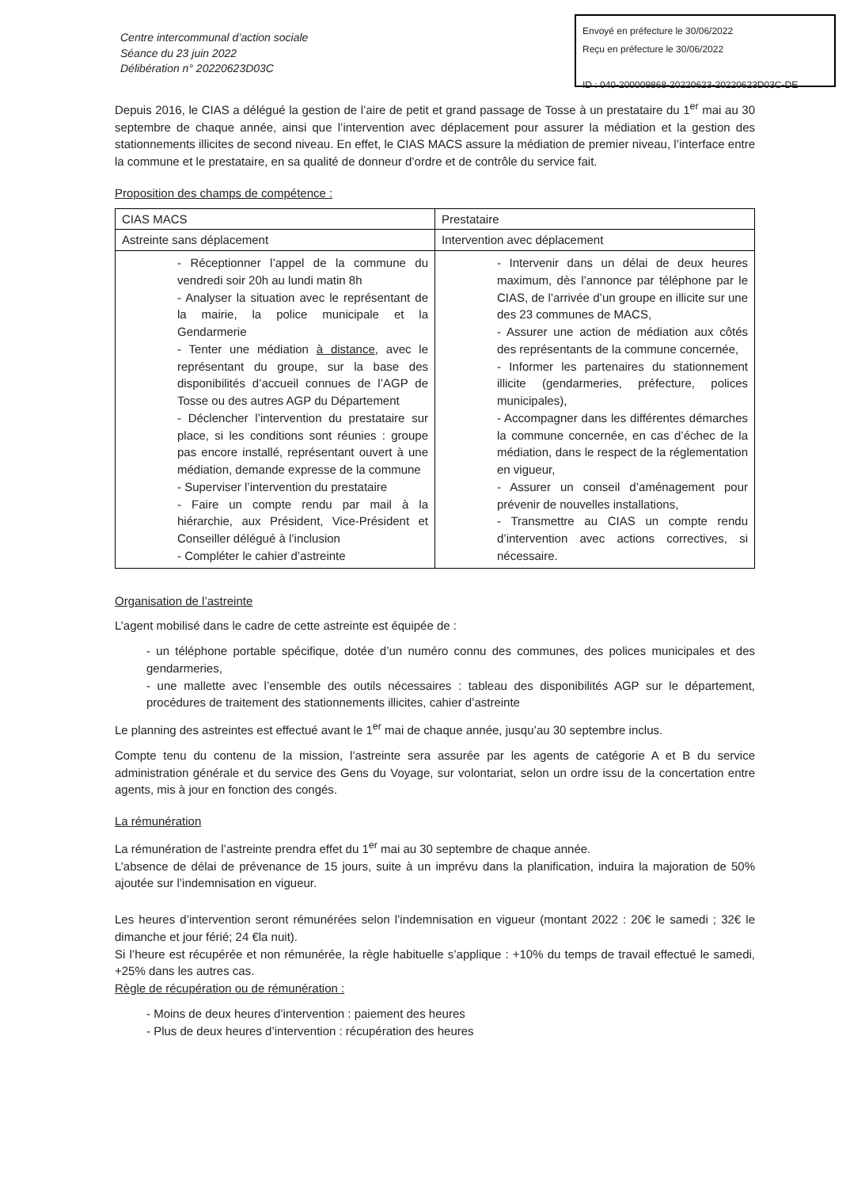Envoyé en préfecture le 30/06/2022
Reçu en préfecture le 30/06/2022
ID : 040-200009868-20220623-20220623D03C-DE
Centre intercommunal d’action sociale
Séance du 23 juin 2022
Délibération n° 20220623D03C
Depuis 2016, le CIAS a délégué la gestion de l’aire de petit et grand passage de Tosse à un prestataire du 1<sup>er</sup> mai au 30 septembre de chaque année, ainsi que l’intervention avec déplacement pour assurer la médiation et la gestion des stationnements illicites de second niveau. En effet, le CIAS MACS assure la médiation de premier niveau, l’interface entre la commune et le prestataire, en sa qualité de donneur d’ordre et de contrôle du service fait.
Proposition des champs de compétence :
| CIAS MACS | Prestataire |
| --- | --- |
| Astreinte sans déplacement | Intervention avec déplacement |
| - Réceptionner l’appel de la commune du vendredi soir 20h au lundi matin 8h - Analyser la situation avec le représentant de la mairie, la police municipale et la Gendarmerie - Tenter une médiation à distance , avec le représentant du groupe, sur la base des disponibilités d’accueil connues de l’AGP de Tosse ou des autres AGP du Département - Déclencher l’intervention du prestataire sur place, si les conditions sont réunies : groupe pas encore installé, représentant ouvert à une médiation, demande expresse de la commune - Superviser l’intervention du prestataire - Faire un compte rendu par mail à la hiérarchie, aux Président, Vice-Président et Conseiller délégué à l’inclusion - Compléter le cahier d’astreinte | - Intervenir dans un délai de deux heures maximum, dès l’annonce par téléphone par le CIAS, de l’arrivée d’un groupe en illicite sur une des 23 communes de MACS, - Assurer une action de médiation aux côtés des représentants de la commune concernée, - Informer les partenaires du stationnement illicite (gendarmeries, préfecture, polices municipales), - Accompagner dans les différentes démarches la commune concernée, en cas d’échec de la médiation, dans le respect de la réglementation en vigueur, - Assurer un conseil d’aménagement pour prévenir de nouvelles installations, - Transmettre au CIAS un compte rendu d’intervention avec actions correctives, si nécessaire. |
Organisation de l’astreinte
L’agent mobilisé dans le cadre de cette astreinte est équipée de :
- un téléphone portable spécifique, dotée d’un numéro connu des communes, des polices municipales et des gendarmeries,
- une mallette avec l’ensemble des outils nécessaires : tableau des disponibilités AGP sur le département, procédures de traitement des stationnements illicites, cahier d’astreinte
Le planning des astreintes est effectué avant le 1<sup>er</sup> mai de chaque année, jusqu’au 30 septembre inclus.
Compte tenu du contenu de la mission, l’astreinte sera assurée par les agents de catégorie A et B du service administration générale et du service des Gens du Voyage, sur volontariat, selon un ordre issu de la concertation entre agents, mis à jour en fonction des congés.
La rémunération
La rémunération de l’astreinte prendra effet du 1<sup>er</sup> mai au 30 septembre de chaque année.
L’absence de délai de prévenance de 15 jours, suite à un imprévu dans la planification, induira la majoration de 50% ajoutée sur l’indemnisation en vigueur.
Les heures d’intervention seront rémunérées selon l’indemnisation en vigueur (montant 2022 : 20€ le samedi ; 32€ le dimanche et jour férié; 24 €la nuit).
Si l’heure est récupérée et non rémunérée, la règle habituelle s’applique : +10% du temps de travail effectué le samedi, +25% dans les autres cas.
Règle de récupération ou de rémunération :
- Moins de deux heures d’intervention : paiement des heures
- Plus de deux heures d’intervention : récupération des heures